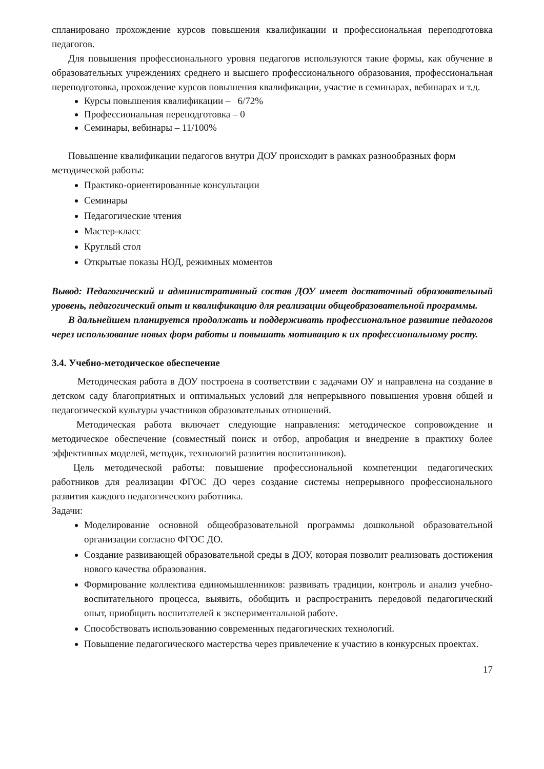спланировано прохождение курсов повышения квалификации и профессиональная переподготовка педагогов.
Для повышения профессионального уровня педагогов используются такие формы, как обучение в образовательных учреждениях среднего и высшего профессионального образования, профессиональная переподготовка, прохождение курсов повышения квалификации, участие в семинарах, вебинарах и т.д.
Курсы повышения квалификации – 6/72%
Профессиональная переподготовка – 0
Семинары, вебинары – 11/100%
Повышение квалификации педагогов внутри ДОУ происходит в рамках разнообразных форм методической работы:
Практико-ориентированные консультации
Семинары
Педагогические чтения
Мастер-класс
Круглый стол
Открытые показы НОД, режимных моментов
Вывод: Педагогический и административный состав ДОУ имеет достаточный образовательный уровень, педагогический опыт и квалификацию для реализации общеобразовательной программы.
В дальнейшем планируется продолжать и поддерживать профессиональное развитие педагогов через использование новых форм работы и повышать мотивацию к их профессиональному росту.
3.4. Учебно-методическое обеспечение
Методическая работа в ДОУ построена в соответствии с задачами ОУ и направлена на создание в детском саду благоприятных и оптимальных условий для непрерывного повышения уровня общей и педагогической культуры участников образовательных отношений.
Методическая работа включает следующие направления: методическое сопровождение и методическое обеспечение (совместный поиск и отбор, апробация и внедрение в практику более эффективных моделей, методик, технологий развития воспитанников).
Цель методической работы: повышение профессиональной компетенции педагогических работников для реализации ФГОС ДО через создание системы непрерывного профессионального развития каждого педагогического работника.
Задачи:
Моделирование основной общеобразовательной программы дошкольной образовательной организации согласно ФГОС ДО.
Создание развивающей образовательной среды в ДОУ, которая позволит реализовать достижения нового качества образования.
Формирование коллектива единомышленников: развивать традиции, контроль и анализ учебно-воспитательного процесса, выявить, обобщить и распространить передовой педагогический опыт, приобщить воспитателей к экспериментальной работе.
Способствовать использованию современных педагогических технологий.
Повышение педагогического мастерства через привлечение к участию в конкурсных проектах.
17